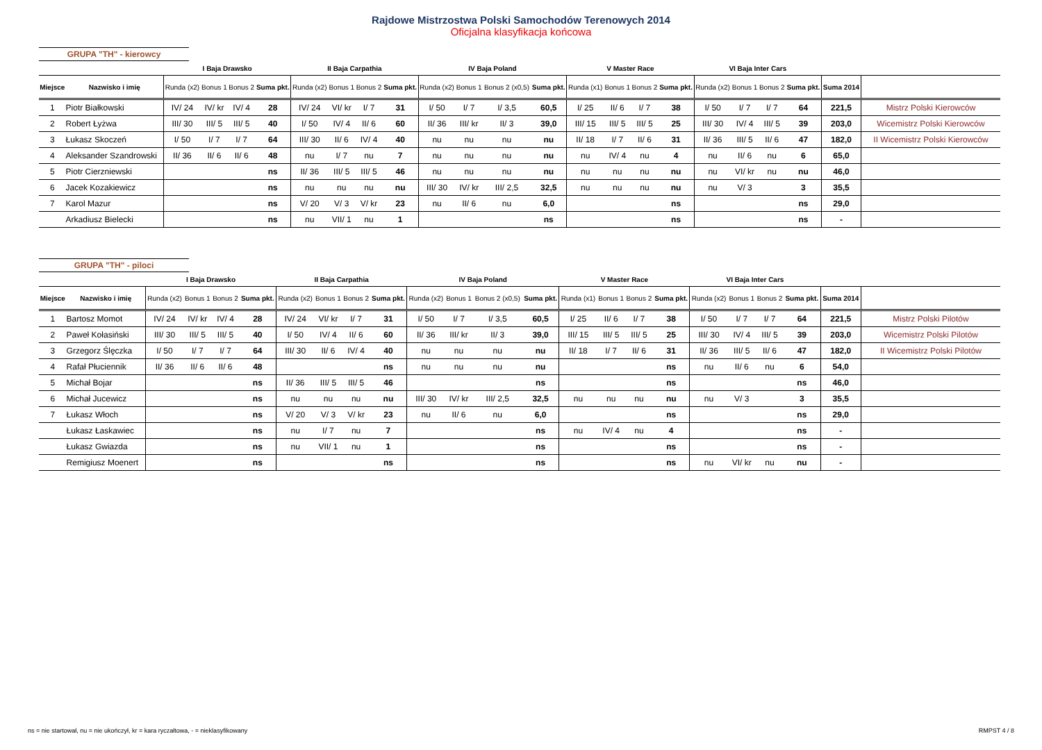Rajdowe Mistrzostwa Polski Samochodów Terenowych 2014
Oficjalna klasyfikacja końcowa
GRUPA "TH" - kierowcy
| | | I Baja Drawsko | | | | II Baja Carpathia | | | | IV Baja Poland | | | | V Master Race | | | | VI Baja Inter Cars | | | | | |
| --- | --- | --- | --- | --- | --- | --- | --- | --- | --- | --- | --- | --- | --- | --- | --- | --- | --- | --- | --- | --- | --- | --- | --- |
| Miejsce | Nazwisko i imię | Runda (x2) | Bonus 1 | Bonus 2 | Suma pkt. | Runda (x2) | Bonus 1 | Bonus 2 | Suma pkt. | Runda (x2) | Bonus 1 | Bonus 2 (x0,5) | Suma pkt. | Runda (x1) | Bonus 1 | Bonus 2 | Suma pkt. | Runda (x2) | Bonus 1 | Bonus 2 | Suma pkt. | Suma 2014 | |
| 1 | Piotr Białkowski | IV/ 24 | IV/ kr | IV/ 4 | 28 | IV/ 24 | VI/ kr | I/ 7 | 31 | I/ 50 | I/ 7 | I/ 3,5 | 60,5 | I/ 25 | II/ 6 | I/ 7 | 38 | I/ 50 | I/ 7 | I/ 7 | 64 | 221,5 | Mistrz Polski Kierowców |
| 2 | Robert Łyżwa | III/ 30 | III/ 5 | III/ 5 | 40 | I/ 50 | IV/ 4 | II/ 6 | 60 | II/ 36 | III/ kr | II/ 3 | 39,0 | III/ 15 | III/ 5 | III/ 5 | 25 | III/ 30 | IV/ 4 | III/ 5 | 39 | 203,0 | Wicemistrz Polski Kierowców |
| 3 | Łukasz Skoczeń | I/ 50 | I/ 7 | I/ 7 | 64 | III/ 30 | II/ 6 | IV/ 4 | 40 | nu | nu | nu | nu | II/ 18 | I/ 7 | II/ 6 | 31 | II/ 36 | III/ 5 | II/ 6 | 47 | 182,0 | II Wicemistrz Polski Kierowców |
| 4 | Aleksander Szandrowski | II/ 36 | II/ 6 | II/ 6 | 48 | nu | I/ 7 | nu | 7 | nu | nu | nu | nu | nu | IV/ 4 | nu | 4 | nu | II/ 6 | nu | 6 | 65,0 | |
| 5 | Piotr Cierzniewski | | | | ns | II/ 36 | III/ 5 | III/ 5 | 46 | nu | nu | nu | nu | nu | nu | nu | nu | nu | VI/ kr | nu | nu | 46,0 | |
| 6 | Jacek Kozakiewicz | | | | ns | nu | nu | nu | nu | III/ 30 | IV/ kr | III/ 2,5 | 32,5 | nu | nu | nu | nu | nu | V/ 3 | | 3 | 35,5 | |
| 7 | Karol Mazur | | | | ns | V/ 20 | V/ 3 | V/ kr | 23 | nu | II/ 6 | nu | 6,0 | | | | ns | | | | ns | 29,0 | |
| | Arkadiusz Bielecki | | | | ns | nu | VII/ 1 | nu | 1 | | | | ns | | | | ns | | | | ns | - | |
GRUPA "TH" - piloci
| | | I Baja Drawsko | | | | II Baja Carpathia | | | | IV Baja Poland | | | | V Master Race | | | | VI Baja Inter Cars | | | | | |
| --- | --- | --- | --- | --- | --- | --- | --- | --- | --- | --- | --- | --- | --- | --- | --- | --- | --- | --- | --- | --- | --- | --- | --- |
| Miejsce | Nazwisko i imię | Runda (x2) | Bonus 1 | Bonus 2 | Suma pkt. | Runda (x2) | Bonus 1 | Bonus 2 | Suma pkt. | Runda (x2) | Bonus 1 | Bonus 2 (x0,5) | Suma pkt. | Runda (x1) | Bonus 1 | Bonus 2 | Suma pkt. | Runda (x2) | Bonus 1 | Bonus 2 | Suma pkt. | Suma 2014 | |
| 1 | Bartosz Momot | IV/ 24 | IV/ kr | IV/ 4 | 28 | IV/ 24 | VI/ kr | I/ 7 | 31 | I/ 50 | I/ 7 | I/ 3,5 | 60,5 | I/ 25 | II/ 6 | I/ 7 | 38 | I/ 50 | I/ 7 | I/ 7 | 64 | 221,5 | Mistrz Polski Pilotów |
| 2 | Paweł Kołasiński | III/ 30 | III/ 5 | III/ 5 | 40 | I/ 50 | IV/ 4 | II/ 6 | 60 | II/ 36 | III/ kr | II/ 3 | 39,0 | III/ 15 | III/ 5 | III/ 5 | 25 | III/ 30 | IV/ 4 | III/ 5 | 39 | 203,0 | Wicemistrz Polski Pilotów |
| 3 | Grzegorz Ślęczka | I/ 50 | I/ 7 | I/ 7 | 64 | III/ 30 | II/ 6 | IV/ 4 | 40 | nu | nu | nu | nu | II/ 18 | I/ 7 | II/ 6 | 31 | II/ 36 | III/ 5 | II/ 6 | 47 | 182,0 | II Wicemistrz Polski Pilotów |
| 4 | Rafał Płuciennik | II/ 36 | II/ 6 | II/ 6 | 48 | | | | ns | nu | nu | nu | nu | | | | ns | nu | II/ 6 | nu | 6 | 54,0 | |
| 5 | Michał Bojar | | | | ns | II/ 36 | III/ 5 | III/ 5 | 46 | | | | ns | | | | ns | | | | ns | 46,0 | |
| 6 | Michał Jucewicz | | | | ns | nu | nu | nu | nu | III/ 30 | IV/ kr | III/ 2,5 | 32,5 | nu | nu | nu | nu | nu | V/ 3 | | 3 | 35,5 | |
| 7 | Łukasz Włoch | | | | ns | V/ 20 | V/ 3 | V/ kr | 23 | nu | II/ 6 | nu | 6,0 | | | | ns | | | | ns | 29,0 | |
| | Łukasz Łaskawiec | | | | ns | nu | I/ 7 | nu | 7 | | | | ns | nu | IV/ 4 | nu | 4 | | | | ns | - | |
| | Łukasz Gwiazda | | | | ns | nu | VII/ 1 | nu | 1 | | | | ns | | | | ns | | | | ns | - | |
| | Remigiusz Moenert | | | | ns | | | | ns | | | | ns | | | | ns | nu | VI/ kr | nu | nu | - | |
ns = nie startował, nu = nie ukończył, kr = kara ryczałtowa, - = nieklasyfikowany
RMPST 4 / 8